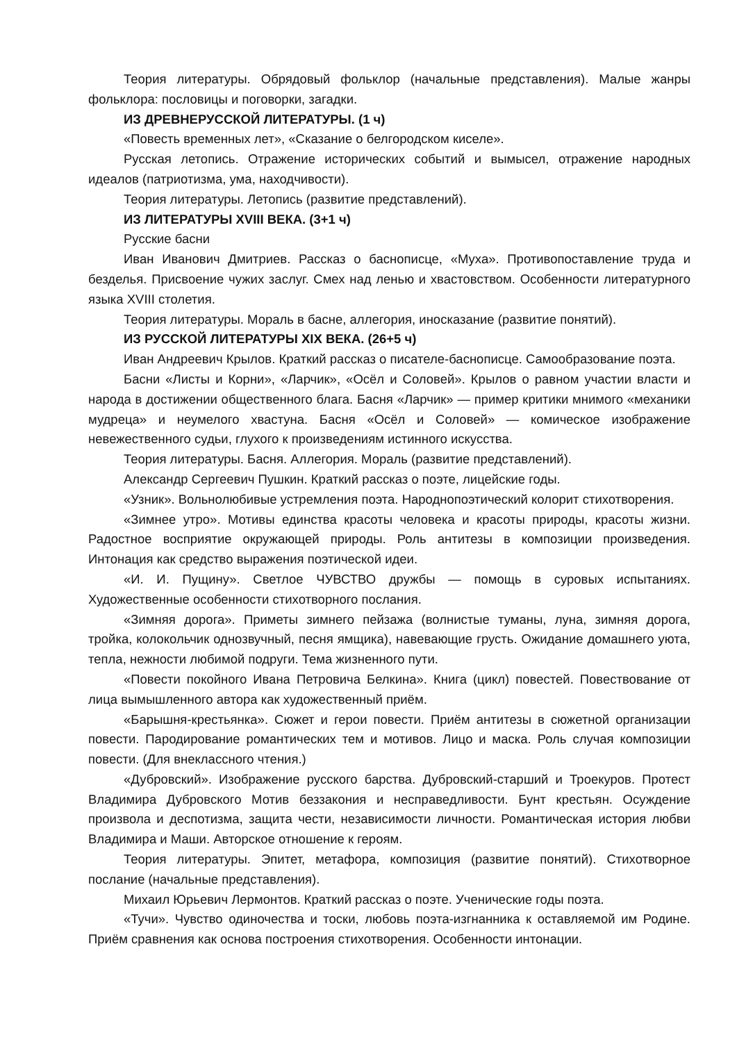Теория литературы. Обрядовый фольклор (начальные представления). Малые жанры фольклора: пословицы и поговорки, загадки.
ИЗ ДРЕВНЕРУССКОЙ ЛИТЕРАТУРЫ. (1 ч)
«Повесть временных лет», «Сказание о белгородском киселе».
Русская летопись. Отражение исторических событий и вымысел, отражение народных идеалов (патриотизма, ума, находчивости).
Теория литературы. Летопись (развитие представлений).
ИЗ ЛИТЕРАТУРЫ XVIII ВЕКА. (3+1 ч)
Русские басни
Иван Иванович Дмитриев. Рассказ о баснописце, «Муха». Противопоставление труда и безделья. Присвоение чужих заслуг. Смех над ленью и хвастовством. Особенности литературного языка XVIII столетия.
Теория литературы. Мораль в басне, аллегория, иносказание (развитие понятий).
ИЗ РУССКОЙ ЛИТЕРАТУРЫ XIX ВЕКА. (26+5 ч)
Иван Андреевич Крылов. Краткий рассказ о писателе-баснописце. Самообразование поэта.
Басни «Листы и Корни», «Ларчик», «Осёл и Соловей». Крылов о равном участии власти и народа в достижении общественного блага. Басня «Ларчик» — пример критики мнимого «механики мудреца» и неумелого хвастуна. Басня «Осёл и Соловей» — комическое изображение невежественного судьи, глухого к произведениям истинного искусства.
Теория литературы. Басня. Аллегория. Мораль (развитие представлений).
Александр Сергеевич Пушкин. Краткий рассказ о поэте, лицейские годы.
«Узник». Вольнолюбивые устремления поэта. Народнопоэтический колорит стихотворения.
«Зимнее утро». Мотивы единства красоты человека и красоты природы, красоты жизни. Радостное восприятие окружающей природы. Роль антитезы в композиции произведения. Интонация как средство выражения поэтической идеи.
«И. И. Пущину». Светлое ЧУВСТВО дружбы — помощь в суровых испытаниях. Художественные особенности стихотворного послания.
«Зимняя дорога». Приметы зимнего пейзажа (волнистые туманы, луна, зимняя дорога, тройка, колокольчик однозвучный, песня ямщика), навевающие грусть. Ожидание домашнего уюта, тепла, нежности любимой подруги. Тема жизненного пути.
«Повести покойного Ивана Петровича Белкина». Книга (цикл) повестей. Повествование от лица вымышленного автора как художественный приём.
«Барышня-крестьянка». Сюжет и герои повести. Приём антитезы в сюжетной организации повести. Пародирование романтических тем и мотивов. Лицо и маска. Роль случая композиции повести. (Для внеклассного чтения.)
«Дубровский». Изображение русского барства. Дубровский-старший и Троекуров. Протест Владимира Дубровского Мотив беззакония и несправедливости. Бунт крестьян. Осуждение произвола и деспотизма, защита чести, независимости личности. Романтическая история любви Владимира и Маши. Авторское отношение к героям.
Теория литературы. Эпитет, метафора, композиция (развитие понятий). Стихотворное послание (начальные представления).
Михаил Юрьевич Лермонтов. Краткий рассказ о поэте. Ученические годы поэта.
«Тучи». Чувство одиночества и тоски, любовь поэта-изгнанника к оставляемой им Родине. Приём сравнения как основа построения стихотворения. Особенности интонации.